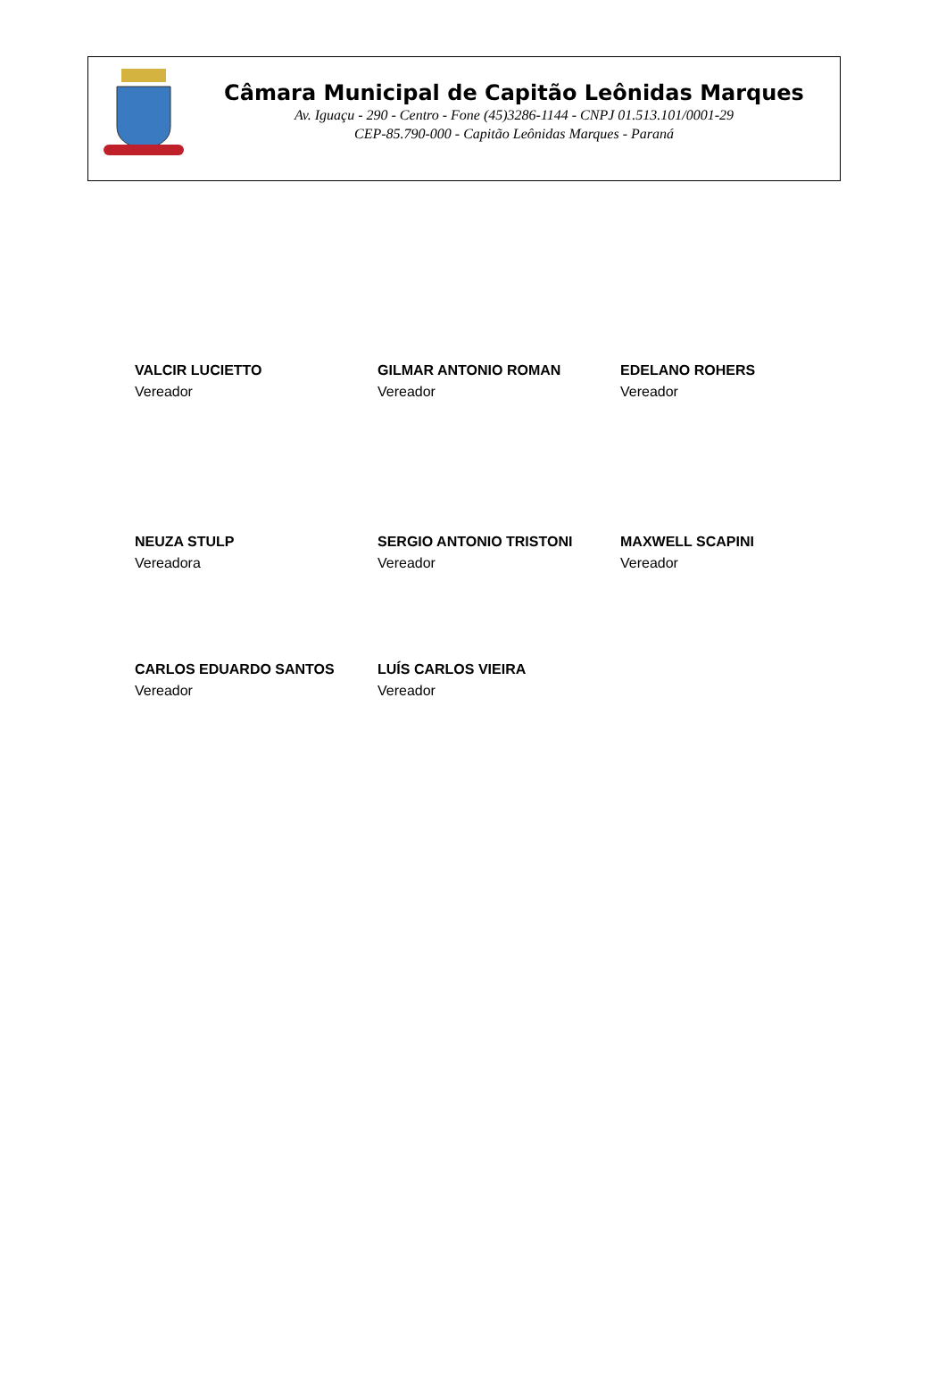Câmara Municipal de Capitão Leônidas Marques
Av. Iguaçu - 290 - Centro - Fone (45)3286-1144 - CNPJ 01.513.101/0001-29
CEP-85.790-000 - Capitão Leônidas Marques - Paraná
VALCIR LUCIETTO
Vereador
GILMAR ANTONIO ROMAN
Vereador
EDELANO ROHERS
Vereador
NEUZA STULP
Vereadora
SERGIO ANTONIO TRISTONI
Vereador
MAXWELL SCAPINI
Vereador
CARLOS EDUARDO SANTOS
Vereador
LUÍS CARLOS VIEIRA
Vereador